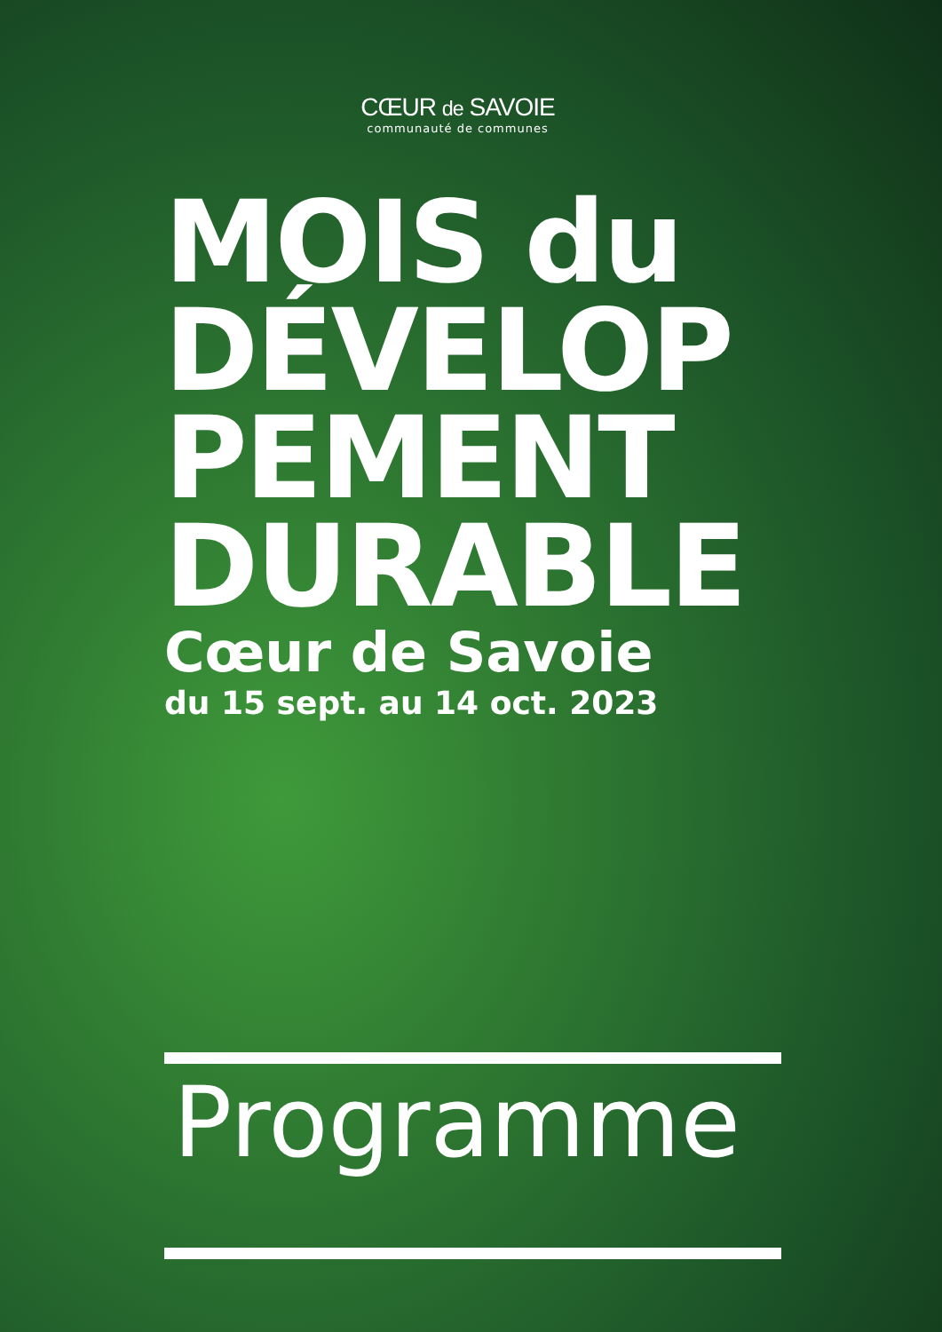CŒUR de SAVOIE
communauté de communes
MOIS du DÉVELOP PEMENT DURABLE
Cœur de Savoie
du 15 sept. au 14 oct. 2023
Programme